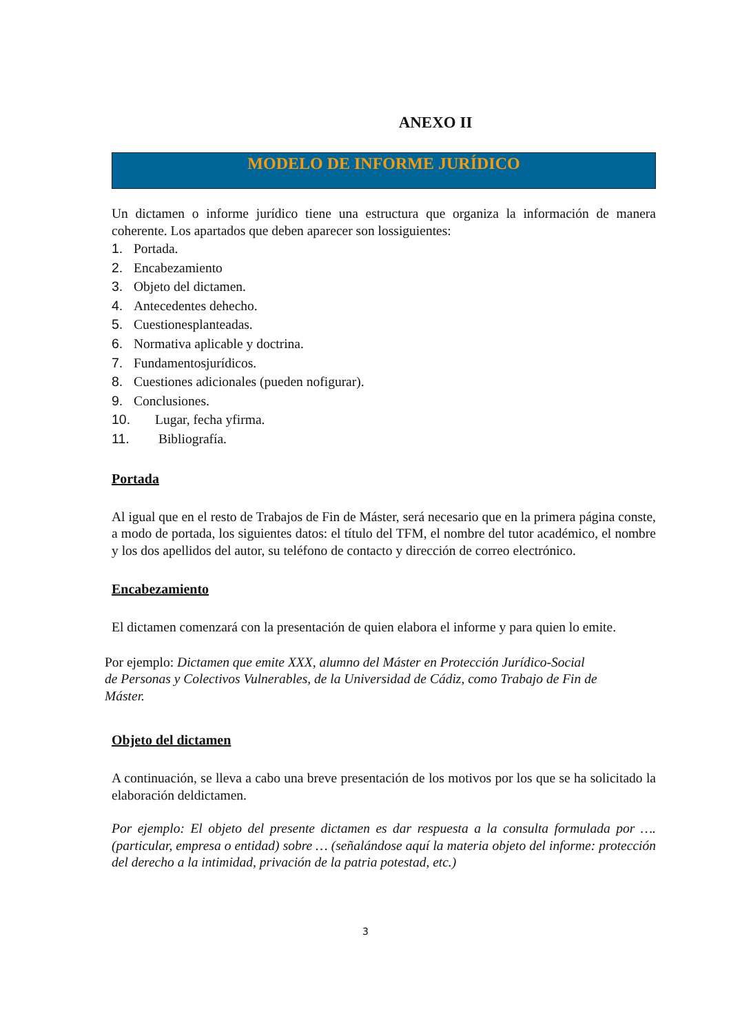ANEXO II
MODELO DE INFORME JURÍDICO
Un dictamen o informe jurídico tiene una estructura que organiza la información de manera coherente. Los apartados que deben aparecer son lossiguientes:
1. Portada.
2. Encabezamiento
3. Objeto del dictamen.
4. Antecedentes dehecho.
5. Cuestionesplanteadas.
6. Normativa aplicable y doctrina.
7. Fundamentosjurídicos.
8. Cuestiones adicionales (pueden nofigurar).
9. Conclusiones.
10. Lugar, fecha yfirma.
11. Bibliografía.
Portada
Al igual que en el resto de Trabajos de Fin de Máster, será necesario que en la primera página conste, a modo de portada, los siguientes datos: el título del TFM, el nombre del tutor académico, el nombre y los dos apellidos del autor, su teléfono de contacto y dirección de correo electrónico.
Encabezamiento
El dictamen comenzará con la presentación de quien elabora el informe y para quien lo emite.
Por ejemplo: Dictamen que emite XXX, alumno del Máster en Protección Jurídico-Social de Personas y Colectivos Vulnerables, de la Universidad de Cádiz, como Trabajo de Fin de Máster.
Objeto del dictamen
A continuación, se lleva a cabo una breve presentación de los motivos por los que se ha solicitado la elaboración deldictamen.
Por ejemplo: El objeto del presente dictamen es dar respuesta a la consulta formulada por …. (particular, empresa o entidad) sobre … (señalándose aquí la materia objeto del informe: protección del derecho a la intimidad, privación de la patria potestad, etc.)
3